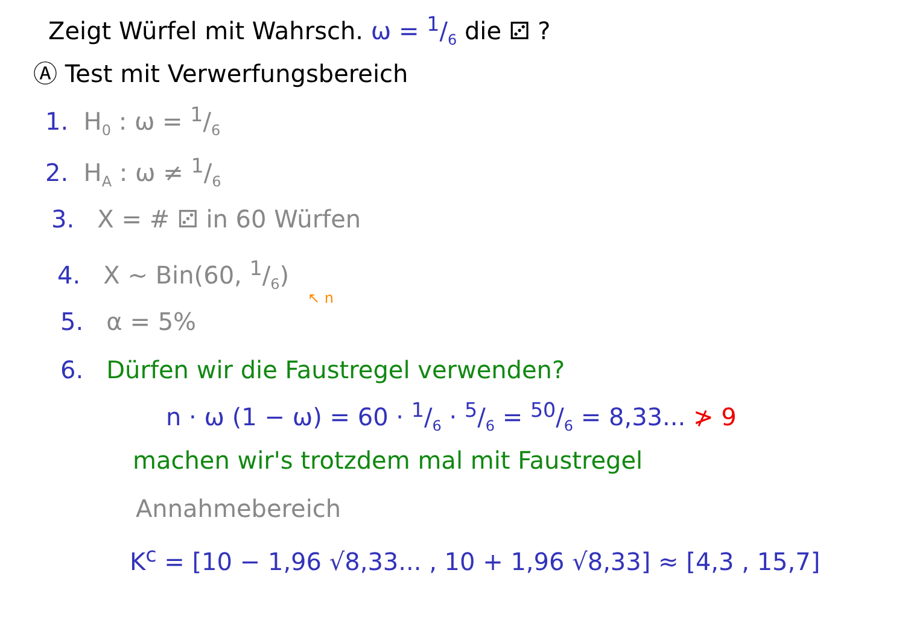Zeigt Würfel mit Wahrsch. ω = 1/6 die ⚂ ?
Ⓐ Test mit Verwerfungsbereich
1. H<sub>0</sub> : ω = 1/6
2. H<sub>A</sub> : ω ≠ 1/6
3. X = # ⚂ in 60 Würfen
4. X ~ Bin(60, 1/6)
↖ n
5. α = 5%
6. Dürfen wir die Faustregel verwenden?
n · ω (1 − ω) = 60 · 1/6 · 5/6 = 50/6 = 8,33... ≯ 9
machen wir's trotzdem mal mit Faustregel
Annahmebereich
K<sup>c</sup> = [10 − 1,96 √8,33... , 10 + 1,96 √8,33] ≈ [4,3 , 15,7]